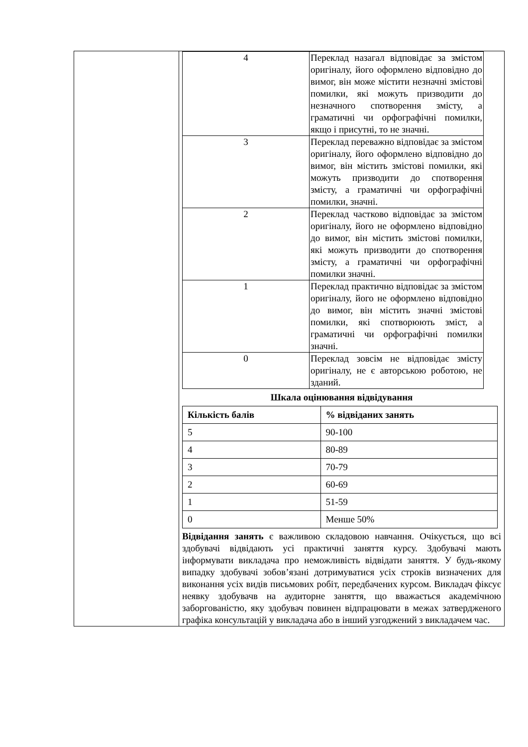| | / 4 / Переклад назагал відповідає за змістом оригіналу, його оформлено відповідно до вимог, він може містити незначні змістові помилки, які можуть призводити до незначного спотворення змісту, а граматичні чи орфографічні помилки, якщо і присутні, то не значні. / / 3 / Переклад переважно відповідає за змістом оригіналу, його оформлено відповідно до вимог, він містить змістові помилки, які можуть призводити до спотворення змісту, а граматичні чи орфографічні помилки, значні. / / 2 / Переклад частково відповідає за змістом оригіналу, його не оформлено відповідно до вимог, він містить змістові помилки, які можуть призводити до спотворення змісту, а граматичні чи орфографічні помилки значні. / / 1 / Переклад практично відповідає за змістом оригіналу, його не оформлено відповідно до вимог, він містить значні змістові помилки, які спотворюють зміст, а граматичні чи орфографічні помилки значні. / / 0 / Переклад зовсім не відповідає змісту оригіналу, не є авторською роботою, не зданий. / Шкала оцінювання відвідування / Кількість балів / % відвіданих занять / / --- / --- / / 5 / 90-100 / / 4 / 80-89 / / 3 / 70-79 / / 2 / 60-69 / / 1 / 51-59 / / 0 / Менше 50% / Відвідання занять є важливою складовою навчання. Очікується, що всі здобувачі відвідають усі практичні заняття курсу. Здобувачі мають інформувати викладача про неможливість відвідати заняття. У будь-якому випадку здобувачі зобов’язані дотримуватися усіх строків визначених для виконання усіх видів письмових робіт, передбачених курсом. Викладач фіксує неявку здобувачв на аудиторне заняття, що вважається академічною заборгованістю, яку здобувач повинен відпрацювати в межах затвердженого графіка консультацій у викладача або в інший узгоджений з викладачем час. |